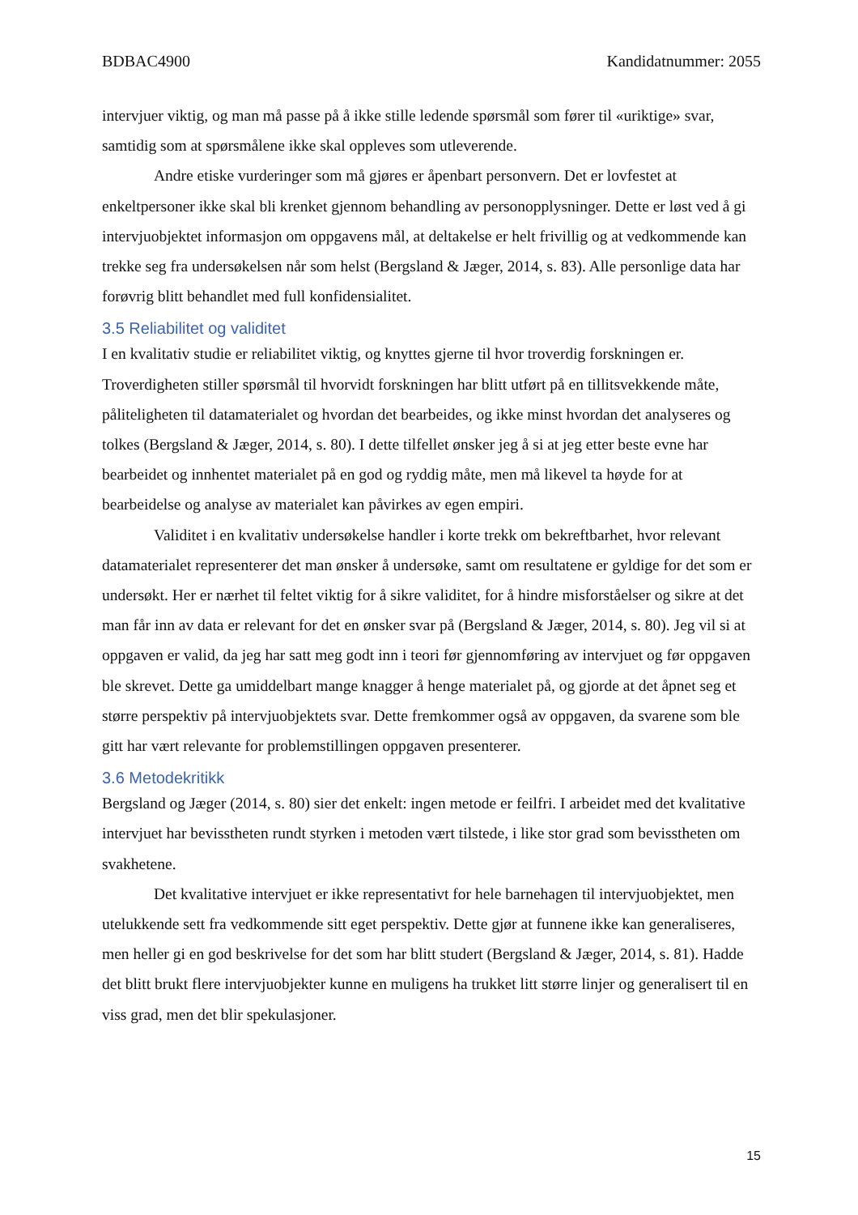BDBAC4900 Kandidatnummer: 2055
intervjuer viktig, og man må passe på å ikke stille ledende spørsmål som fører til «uriktige» svar, samtidig som at spørsmålene ikke skal oppleves som utleverende.
Andre etiske vurderinger som må gjøres er åpenbart personvern. Det er lovfestet at enkeltpersoner ikke skal bli krenket gjennom behandling av personopplysninger. Dette er løst ved å gi intervjuobjektet informasjon om oppgavens mål, at deltakelse er helt frivillig og at vedkommende kan trekke seg fra undersøkelsen når som helst (Bergsland & Jæger, 2014, s. 83). Alle personlige data har forøvrig blitt behandlet med full konfidensialitet.
3.5 Reliabilitet og validitet
I en kvalitativ studie er reliabilitet viktig, og knyttes gjerne til hvor troverdig forskningen er. Troverdigheten stiller spørsmål til hvorvidt forskningen har blitt utført på en tillitsvekkende måte, påliteligheten til datamaterialet og hvordan det bearbeides, og ikke minst hvordan det analyseres og tolkes (Bergsland & Jæger, 2014, s. 80). I dette tilfellet ønsker jeg å si at jeg etter beste evne har bearbeidet og innhentet materialet på en god og ryddig måte, men må likevel ta høyde for at bearbeidelse og analyse av materialet kan påvirkes av egen empiri.
Validitet i en kvalitativ undersøkelse handler i korte trekk om bekreftbarhet, hvor relevant datamaterialet representerer det man ønsker å undersøke, samt om resultatene er gyldige for det som er undersøkt. Her er nærhet til feltet viktig for å sikre validitet, for å hindre misforståelser og sikre at det man får inn av data er relevant for det en ønsker svar på (Bergsland & Jæger, 2014, s. 80). Jeg vil si at oppgaven er valid, da jeg har satt meg godt inn i teori før gjennomføring av intervjuet og før oppgaven ble skrevet. Dette ga umiddelbart mange knagger å henge materialet på, og gjorde at det åpnet seg et større perspektiv på intervjuobjektets svar. Dette fremkommer også av oppgaven, da svarene som ble gitt har vært relevante for problemstillingen oppgaven presenterer.
3.6 Metodekritikk
Bergsland og Jæger (2014, s. 80) sier det enkelt: ingen metode er feilfri. I arbeidet med det kvalitative intervjuet har bevisstheten rundt styrken i metoden vært tilstede, i like stor grad som bevisstheten om svakhetene.
Det kvalitative intervjuet er ikke representativt for hele barnehagen til intervjuobjektet, men utelukkende sett fra vedkommende sitt eget perspektiv. Dette gjør at funnene ikke kan generaliseres, men heller gi en god beskrivelse for det som har blitt studert (Bergsland & Jæger, 2014, s. 81). Hadde det blitt brukt flere intervjuobjekter kunne en muligens ha trukket litt større linjer og generalisert til en viss grad, men det blir spekulasjoner.
15